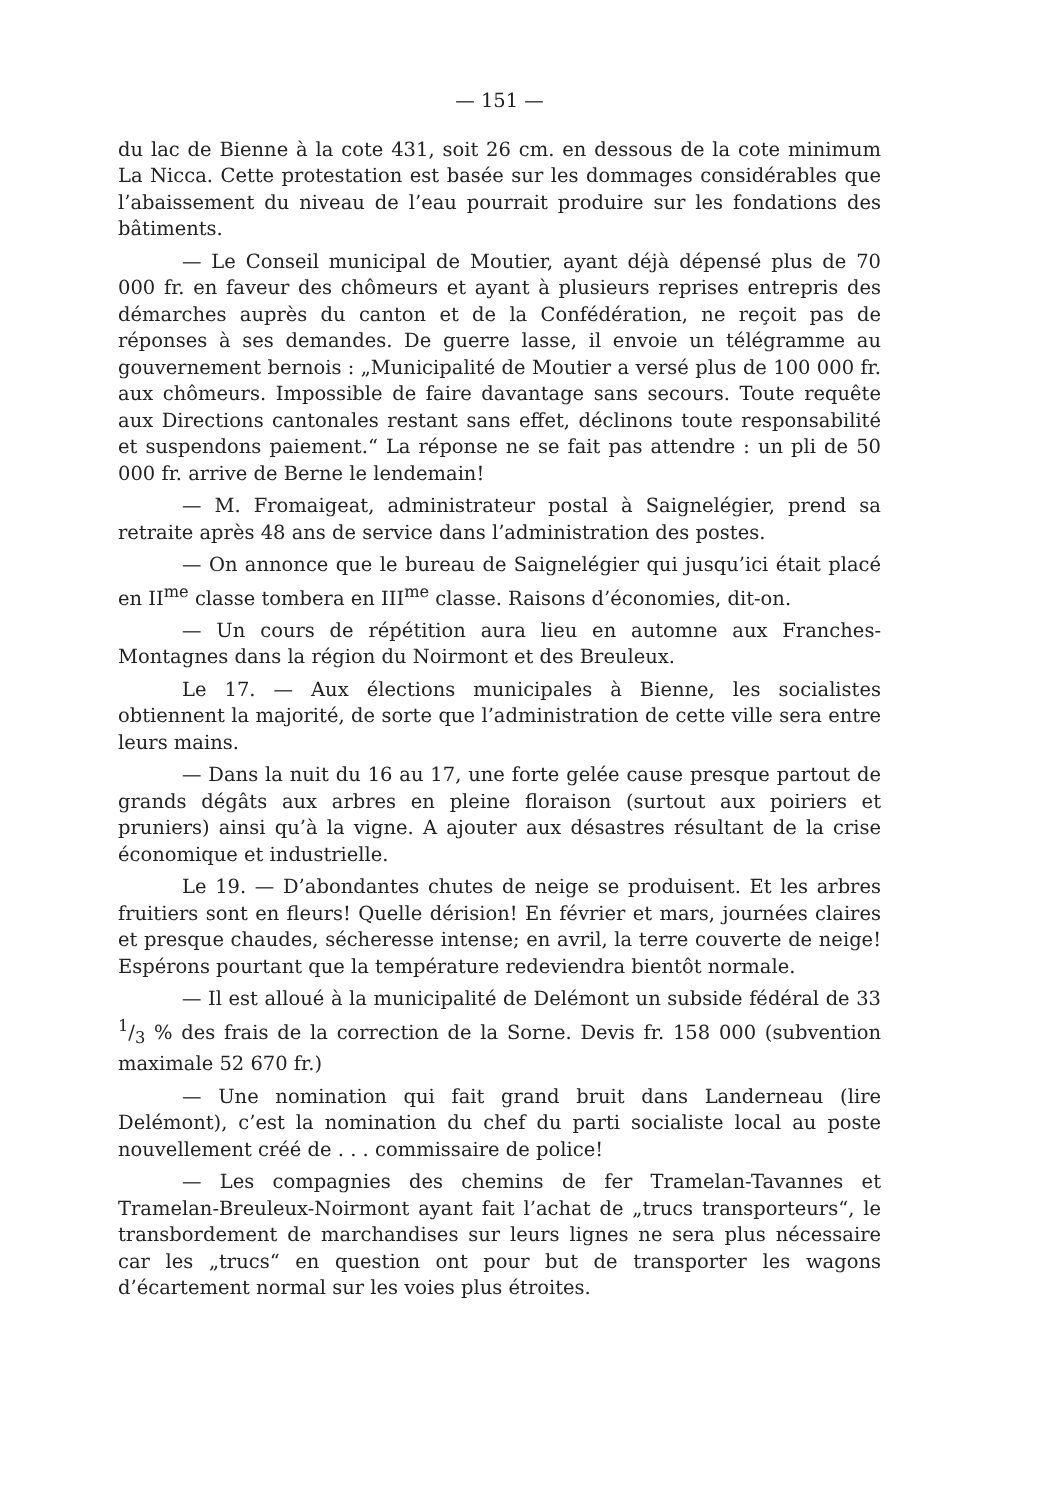— 151 —
du lac de Bienne à la cote 431, soit 26 cm. en dessous de la cote minimum La Nicca. Cette protestation est basée sur les dommages considérables que l’abaissement du niveau de l’eau pourrait produire sur les fondations des bâtiments.
— Le Conseil municipal de Moutier, ayant déjà dépensé plus de 70 000 fr. en faveur des chômeurs et ayant à plusieurs reprises entrepris des démarches auprès du canton et de la Confédération, ne reçoit pas de réponses à ses demandes. De guerre lasse, il envoie un télégramme au gouvernement bernois : „Municipalité de Moutier a versé plus de 100 000 fr. aux chômeurs. Impossible de faire davantage sans secours. Toute requête aux Directions cantonales restant sans effet, déclinons toute responsabilité et suspendons paiement.“ La réponse ne se fait pas attendre : un pli de 50 000 fr. arrive de Berne le lendemain!
— M. Fromaigeat, administrateur postal à Saignelégier, prend sa retraite après 48 ans de service dans l’administration des postes.
— On annonce que le bureau de Saignelégier qui jusqu’ici était placé en II<sup>me</sup> classe tombera en III<sup>me</sup> classe. Raisons d’économies, dit-on.
— Un cours de répétition aura lieu en automne aux Franches-Montagnes dans la région du Noirmont et des Breuleux.
Le 17. — Aux élections municipales à Bienne, les socialistes obtiennent la majorité, de sorte que l’administration de cette ville sera entre leurs mains.
— Dans la nuit du 16 au 17, une forte gelée cause presque partout de grands dégâts aux arbres en pleine floraison (surtout aux poiriers et pruniers) ainsi qu’à la vigne. A ajouter aux désastres résultant de la crise économique et industrielle.
Le 19. — D’abondantes chutes de neige se produisent. Et les arbres fruitiers sont en fleurs! Quelle dérision! En février et mars, journées claires et presque chaudes, sécheresse intense; en avril, la terre couverte de neige! Espérons pourtant que la température redeviendra bientôt normale.
— Il est alloué à la municipalité de Delémont un subside fédéral de 33 1/3 % des frais de la correction de la Sorne. Devis fr. 158 000 (subvention maximale 52 670 fr.)
— Une nomination qui fait grand bruit dans Landerneau (lire Delémont), c’est la nomination du chef du parti socialiste local au poste nouvellement créé de . . . commissaire de police!
— Les compagnies des chemins de fer Tramelan-Tavannes et Tramelan-Breuleux-Noirmont ayant fait l’achat de „trucs transporteurs“, le transbordement de marchandises sur leurs lignes ne sera plus nécessaire car les „trucs“ en question ont pour but de transporter les wagons d’écartement normal sur les voies plus étroites.